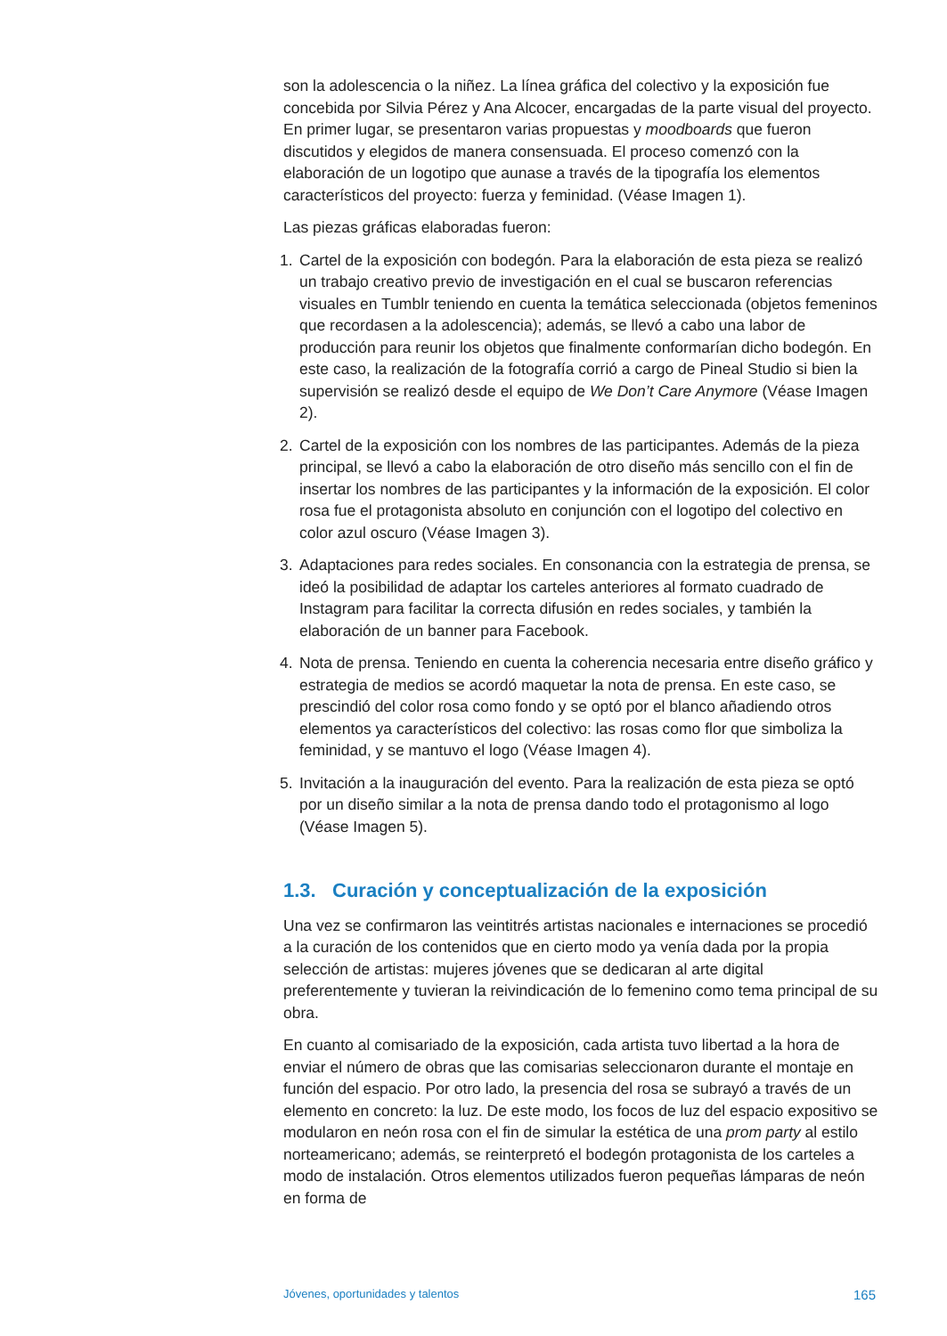son la adolescencia o la niñez. La línea gráfica del colectivo y la exposición fue concebida por Silvia Pérez y Ana Alcocer, encargadas de la parte visual del proyecto. En primer lugar, se presentaron varias propuestas y moodboards que fueron discutidos y elegidos de manera consensuada. El proceso comenzó con la elaboración de un logotipo que aunase a través de la tipografía los elementos característicos del proyecto: fuerza y feminidad. (Véase Imagen 1).
Las piezas gráficas elaboradas fueron:
1. Cartel de la exposición con bodegón. Para la elaboración de esta pieza se realizó un trabajo creativo previo de investigación en el cual se buscaron referencias visuales en Tumblr teniendo en cuenta la temática seleccionada (objetos femeninos que recordasen a la adolescencia); además, se llevó a cabo una labor de producción para reunir los objetos que finalmente conformarían dicho bodegón. En este caso, la realización de la fotografía corrió a cargo de Pineal Studio si bien la supervisión se realizó desde el equipo de We Don’t Care Anymore (Véase Imagen 2).
2. Cartel de la exposición con los nombres de las participantes. Además de la pieza principal, se llevó a cabo la elaboración de otro diseño más sencillo con el fin de insertar los nombres de las participantes y la información de la exposición. El color rosa fue el protagonista absoluto en conjunción con el logotipo del colectivo en color azul oscuro (Véase Imagen 3).
3. Adaptaciones para redes sociales. En consonancia con la estrategia de prensa, se ideó la posibilidad de adaptar los carteles anteriores al formato cuadrado de Instagram para facilitar la correcta difusión en redes sociales, y también la elaboración de un banner para Facebook.
4. Nota de prensa. Teniendo en cuenta la coherencia necesaria entre diseño gráfico y estrategia de medios se acordó maquetar la nota de prensa. En este caso, se prescindió del color rosa como fondo y se optó por el blanco añadiendo otros elementos ya característicos del colectivo: las rosas como flor que simboliza la feminidad, y se mantuvo el logo (Véase Imagen 4).
5. Invitación a la inauguración del evento. Para la realización de esta pieza se optó por un diseño similar a la nota de prensa dando todo el protagonismo al logo (Véase Imagen 5).
1.3. Curación y conceptualización de la exposición
Una vez se confirmaron las veintitrés artistas nacionales e internaciones se procedió a la curación de los contenidos que en cierto modo ya venía dada por la propia selección de artistas: mujeres jóvenes que se dedicaran al arte digital preferentemente y tuvieran la reivindicación de lo femenino como tema principal de su obra.
En cuanto al comisariado de la exposición, cada artista tuvo libertad a la hora de enviar el número de obras que las comisarias seleccionaron durante el montaje en función del espacio. Por otro lado, la presencia del rosa se subrayó a través de un elemento en concreto: la luz. De este modo, los focos de luz del espacio expositivo se modularon en neón rosa con el fin de simular la estética de una prom party al estilo norteamericano; además, se reinterpretó el bodegón protagonista de los carteles a modo de instalación. Otros elementos utilizados fueron pequeñas lámparas de neón en forma de
Jóvenes, oportunidades y talentos 165